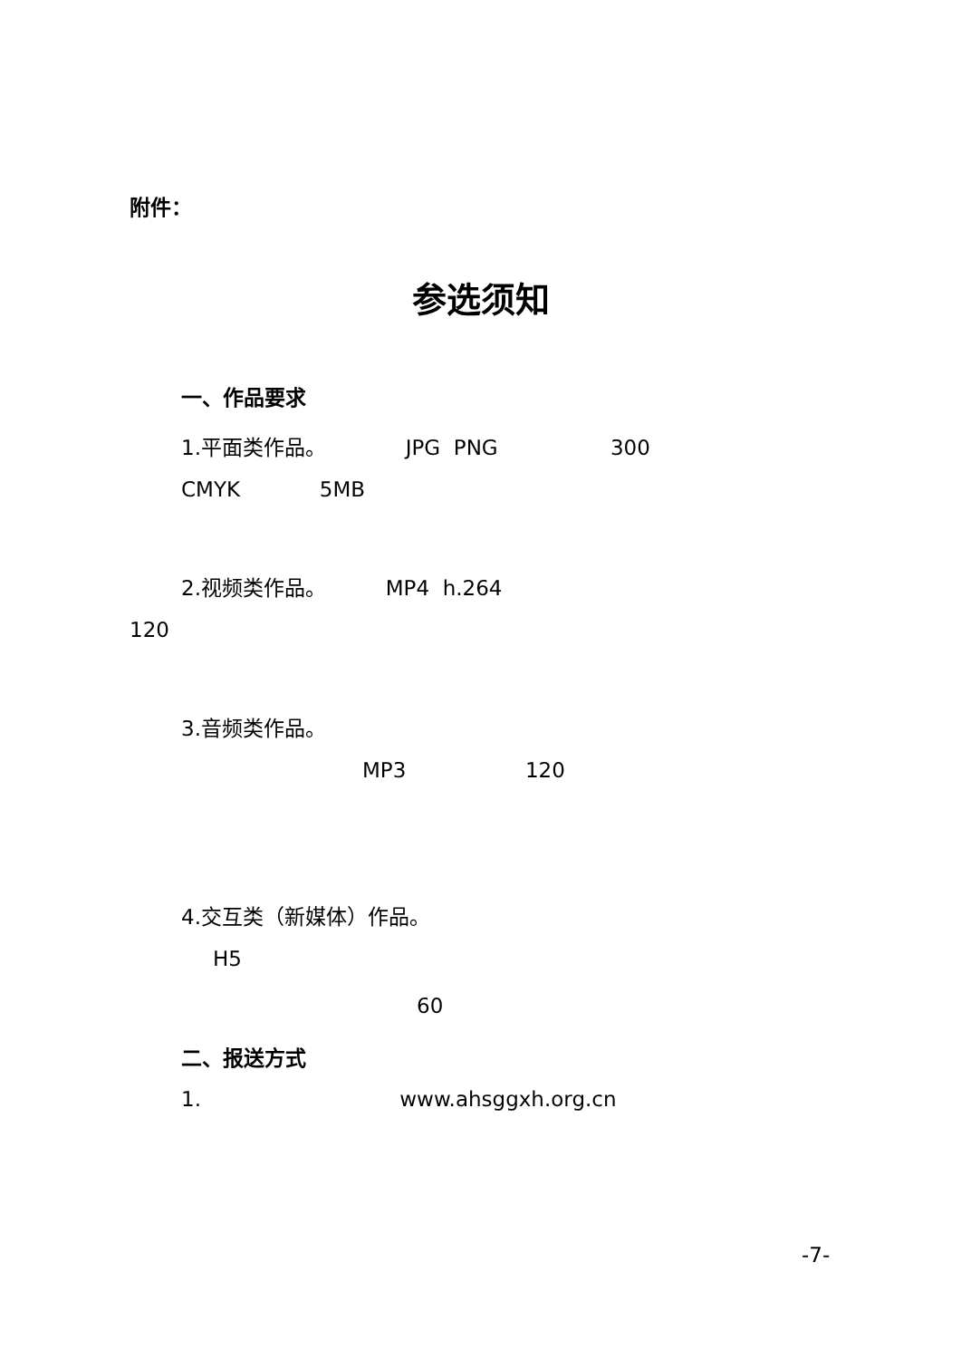附件：
参选须知
一、作品要求
1.平面类作品。 JPG PNG 300
CMYK 5MB
2.视频类作品。 MP4 h.264
120
3.音频类作品。
MP3 120
4.交互类（新媒体）作品。
H5
60
二、报送方式
1. www.ahsggxh.org.cn
-7-